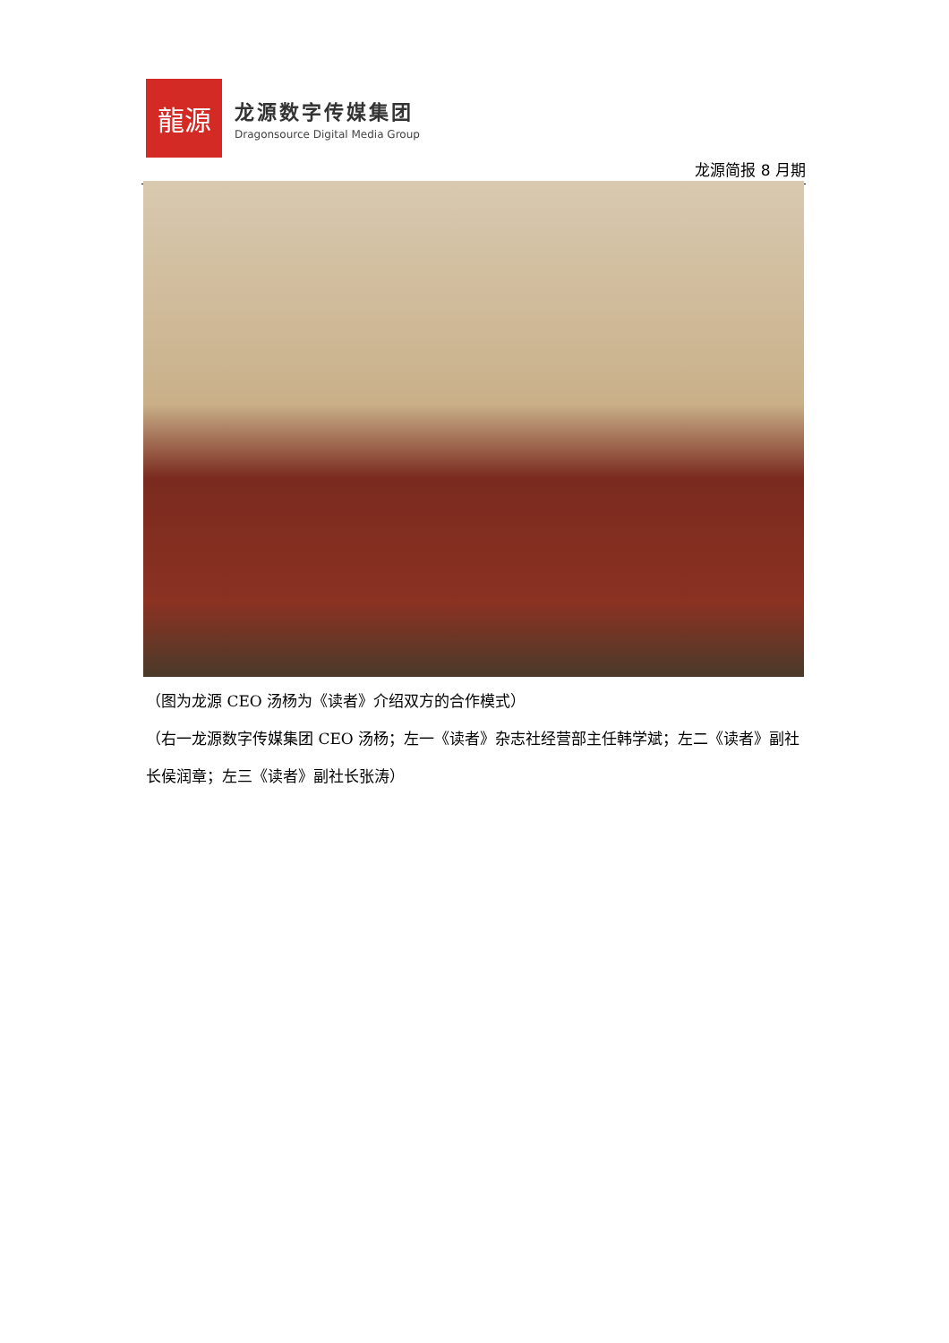龍源
龙源数字传媒集团
Dragonsource Digital Media Group
龙源简报 8 月期
（图为龙源 CEO 汤杨为《读者》介绍双方的合作模式）
（右一龙源数字传媒集团 CEO 汤杨；左一《读者》杂志社经营部主任韩学斌；左二《读者》副社长侯润章；左三《读者》副社长张涛）